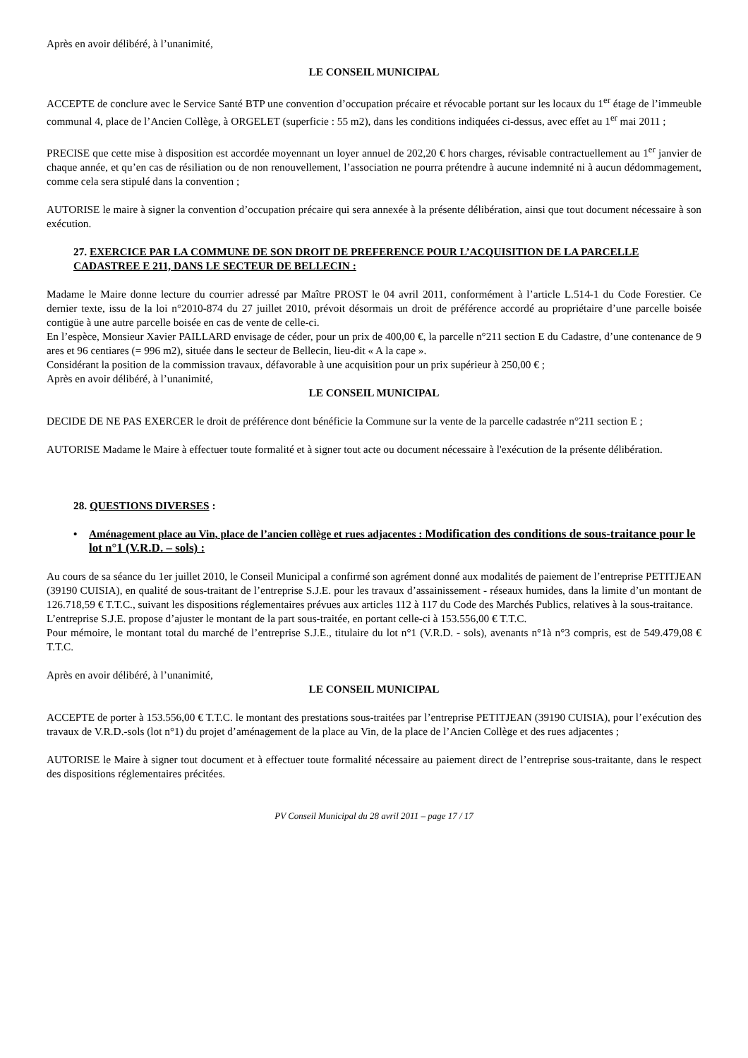Après en avoir délibéré, à l’unanimité,
LE CONSEIL MUNICIPAL
ACCEPTE de conclure avec le Service Santé BTP une convention d’occupation précaire et révocable portant sur les locaux du 1<sup>er</sup> étage de l’immeuble communal 4, place de l’Ancien Collège, à ORGELET (superficie : 55 m2), dans les conditions indiquées ci-dessus, avec effet au 1<sup>er</sup> mai 2011 ;
PRECISE que cette mise à disposition est accordée moyennant un loyer annuel de 202,20 € hors charges, révisable contractuellement au 1<sup>er</sup> janvier de chaque année, et qu’en cas de résiliation ou de non renouvellement, l’association ne pourra prétendre à aucune indemnité ni à aucun dédommagement, comme cela sera stipulé dans la convention ;
AUTORISE le maire à signer la convention d’occupation précaire qui sera annexée à la présente délibération, ainsi que tout document nécessaire à son exécution.
27. EXERCICE PAR LA COMMUNE DE SON DROIT DE PREFERENCE POUR L’ACQUISITION DE LA PARCELLE CADASTREE E 211, DANS LE SECTEUR DE BELLECIN :
Madame le Maire donne lecture du courrier adressé par Maître PROST le 04 avril 2011, conformément à l’article L.514-1 du Code Forestier. Ce dernier texte, issu de la loi n°2010-874 du 27 juillet 2010, prévoit désormais un droit de préférence accordé au propriétaire d’une parcelle boisée contigüe à une autre parcelle boisée en cas de vente de celle-ci.
En l’espèce, Monsieur Xavier PAILLARD envisage de céder, pour un prix de 400,00 €, la parcelle n°211 section E du Cadastre, d’une contenance de 9 ares et 96 centiares (= 996 m2), située dans le secteur de Bellecin, lieu-dit « A la cape ».
Considérant la position de la commission travaux, défavorable à une acquisition pour un prix supérieur à 250,00 € ;
Après en avoir délibéré, à l’unanimité,
LE CONSEIL MUNICIPAL
DECIDE DE NE PAS EXERCER le droit de préférence dont bénéficie la Commune sur la vente de la parcelle cadastrée n°211 section E ;
AUTORISE Madame le Maire à effectuer toute formalité et à signer tout acte ou document nécessaire à l'exécution de la présente délibération.
28. QUESTIONS DIVERSES :
• Aménagement place au Vin, place de l’ancien collège et rues adjacentes : Modification des conditions de sous-traitance pour le lot n°1 (V.R.D. – sols) :
Au cours de sa séance du 1er juillet 2010, le Conseil Municipal a confirmé son agrément donné aux modalités de paiement de l’entreprise PETITJEAN (39190 CUISIA), en qualité de sous-traitant de l’entreprise S.J.E. pour les travaux d’assainissement - réseaux humides, dans la limite d’un montant de 126.718,59 € T.T.C., suivant les dispositions réglementaires prévues aux articles 112 à 117 du Code des Marchés Publics, relatives à la sous-traitance.
L’entreprise S.J.E. propose d’ajuster le montant de la part sous-traitée, en portant celle-ci à 153.556,00 € T.T.C.
Pour mémoire, le montant total du marché de l’entreprise S.J.E., titulaire du lot n°1 (V.R.D. - sols), avenants n°1à n°3 compris, est de 549.479,08 € T.T.C.
Après en avoir délibéré, à l’unanimité,
LE CONSEIL MUNICIPAL
ACCEPTE de porter à 153.556,00 € T.T.C. le montant des prestations sous-traitées par l’entreprise PETITJEAN (39190 CUISIA), pour l’exécution des travaux de V.R.D.-sols (lot n°1) du projet d’aménagement de la place au Vin, de la place de l’Ancien Collège et des rues adjacentes ;
AUTORISE le Maire à signer tout document et à effectuer toute formalité nécessaire au paiement direct de l’entreprise sous-traitante, dans le respect des dispositions réglementaires précitées.
PV Conseil Municipal du 28 avril 2011 – page 17 / 17